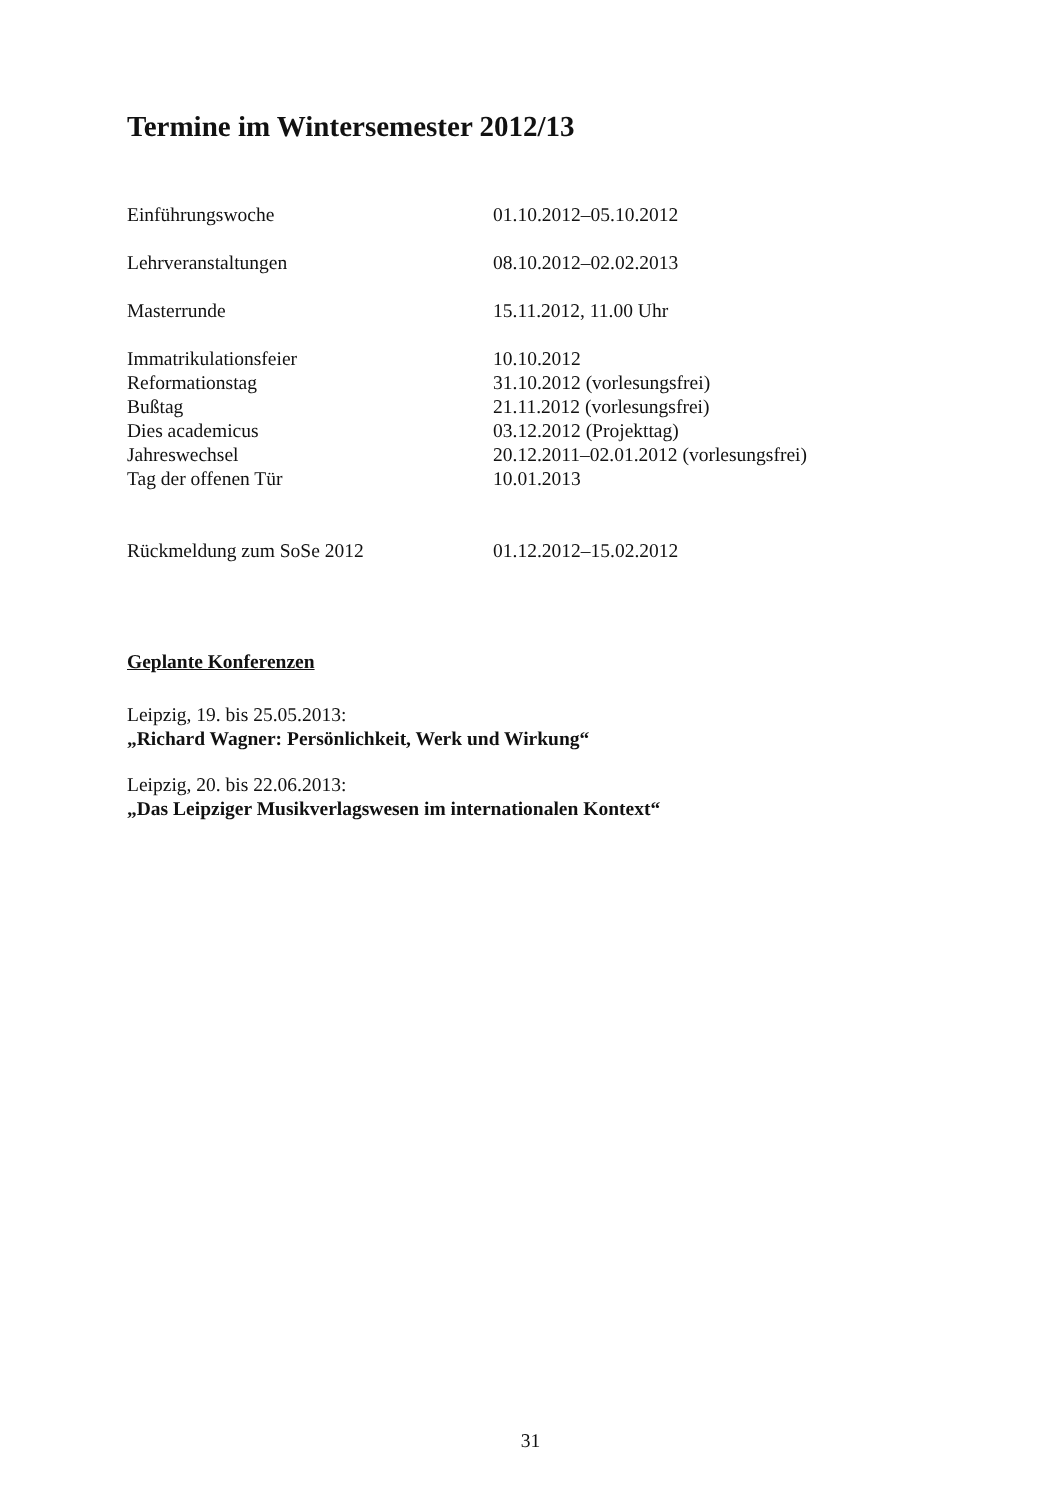Termine im Wintersemester 2012/13
| Einführungswoche | 01.10.2012–05.10.2012 |
| Lehrveranstaltungen | 08.10.2012–02.02.2013 |
| Masterrunde | 15.11.2012, 11.00 Uhr |
| Immatrikulationsfeier | 10.10.2012 |
| Reformationstag | 31.10.2012 (vorlesungsfrei) |
| Bußtag | 21.11.2012 (vorlesungsfrei) |
| Dies academicus | 03.12.2012 (Projekttag) |
| Jahreswechsel | 20.12.2011–02.01.2012 (vorlesungsfrei) |
| Tag der offenen Tür | 10.01.2013 |
| Rückmeldung zum SoSe 2012 | 01.12.2012–15.02.2012 |
Geplante Konferenzen
Leipzig, 19. bis 25.05.2013:
„Richard Wagner: Persönlichkeit, Werk und Wirkung“
Leipzig, 20. bis 22.06.2013:
„Das Leipziger Musikverlagswesen im internationalen Kontext“
31